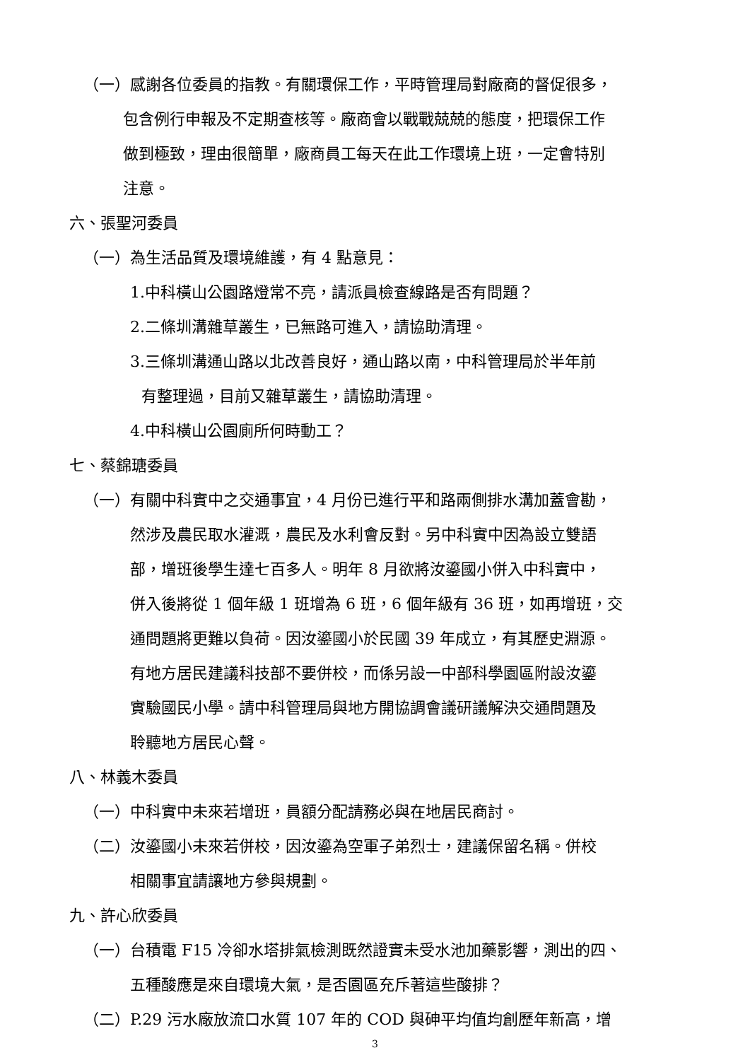（一）感謝各位委員的指教。有關環保工作，平時管理局對廠商的督促很多，
包含例行申報及不定期查核等。廠商會以戰戰兢兢的態度，把環保工作
做到極致，理由很簡單，廠商員工每天在此工作環境上班，一定會特別
注意。
六、張聖河委員
（一）為生活品質及環境維護，有 4 點意見：
1.中科橫山公園路燈常不亮，請派員檢查線路是否有問題？
2.二條圳溝雜草叢生，已無路可進入，請協助清理。
3.三條圳溝通山路以北改善良好，通山路以南，中科管理局於半年前
有整理過，目前又雜草叢生，請協助清理。
4.中科橫山公園廁所何時動工？
七、蔡錦瑭委員
（一）有關中科實中之交通事宜，4 月份已進行平和路兩側排水溝加蓋會勘，
然涉及農民取水灌溉，農民及水利會反對。另中科實中因為設立雙語
部，增班後學生達七百多人。明年 8 月欲將汝鎏國小併入中科實中，
併入後將從 1 個年級 1 班增為 6 班，6 個年級有 36 班，如再增班，交
通問題將更難以負荷。因汝鎏國小於民國 39 年成立，有其歷史淵源。
有地方居民建議科技部不要併校，而係另設一中部科學園區附設汝鎏
實驗國民小學。請中科管理局與地方開協調會議研議解決交通問題及
聆聽地方居民心聲。
八、林義木委員
（一）中科實中未來若增班，員額分配請務必與在地居民商討。
（二）汝鎏國小未來若併校，因汝鎏為空軍子弟烈士，建議保留名稱。併校
相關事宜請讓地方參與規劃。
九、許心欣委員
（一）台積電 F15 冷卻水塔排氣檢測既然證實未受水池加藥影響，測出的四、
五種酸應是來自環境大氣，是否園區充斥著這些酸排？
（二）P.29 污水廠放流口水質 107 年的 COD 與砷平均值均創歷年新高，增
3